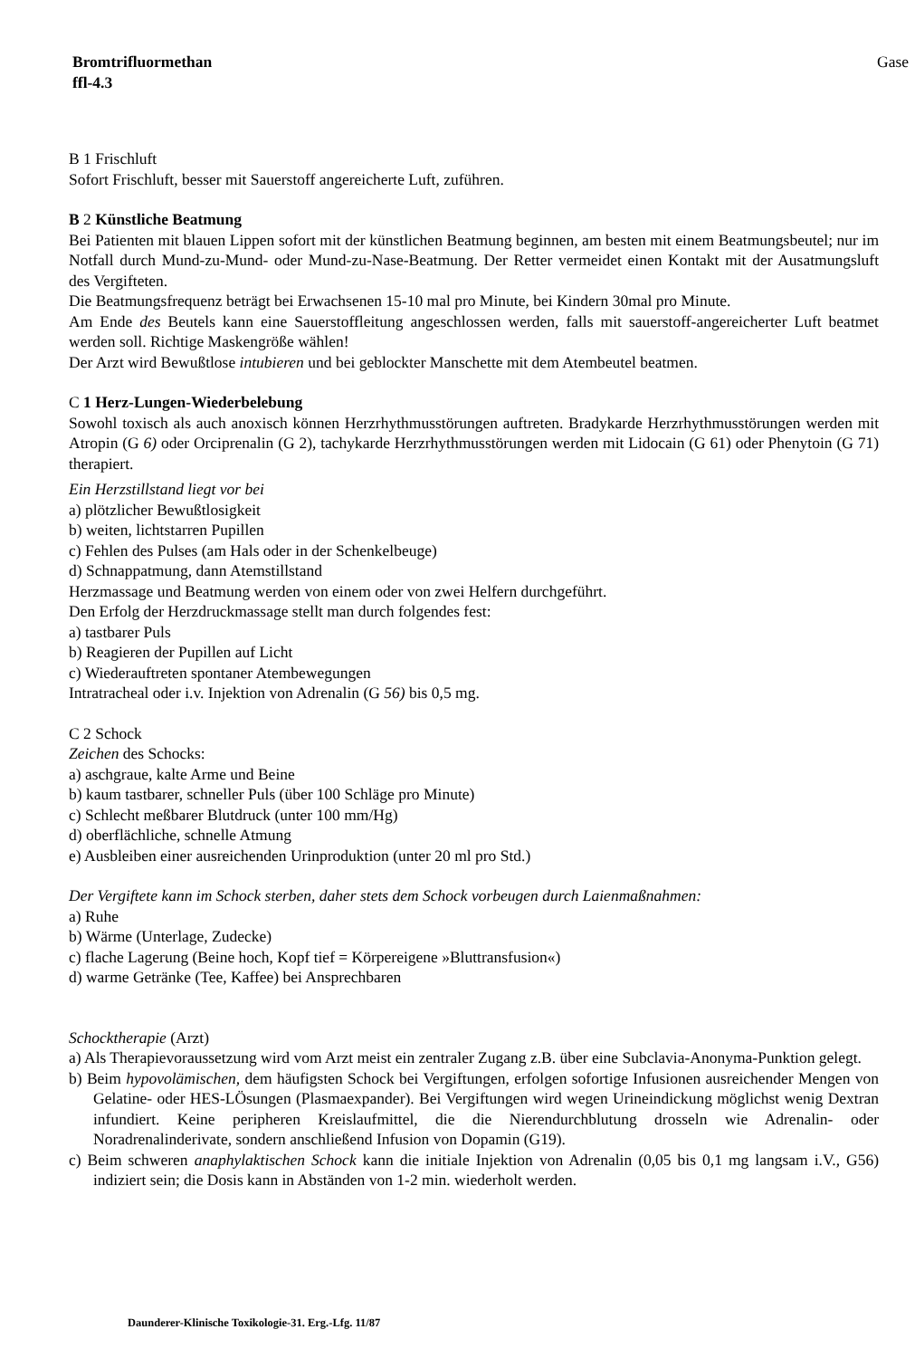Bromtrifluormethan
ffl-4.3
Gase
B 1 Frischluft
Sofort Frischluft, besser mit Sauerstoff angereicherte Luft, zuführen.
B 2 Künstliche Beatmung
Bei Patienten mit blauen Lippen sofort mit der künstlichen Beatmung beginnen, am besten mit einem Beatmungsbeutel; nur im Notfall durch Mund-zu-Mund- oder Mund-zu-Nase-Beatmung. Der Retter vermeidet einen Kontakt mit der Ausatmungsluft des Vergifteten.
Die Beatmungsfrequenz beträgt bei Erwachsenen 15-10 mal pro Minute, bei Kindern 30mal pro Minute.
Am Ende des Beutels kann eine Sauerstoffleitung angeschlossen werden, falls mit sauerstoff-angereicherter Luft beatmet werden soll. Richtige Maskengröße wählen!
Der Arzt wird Bewußtlose intubieren und bei geblockter Manschette mit dem Atembeutel beatmen.
C 1 Herz-Lungen-Wiederbelebung
Sowohl toxisch als auch anoxisch können Herzrhythmusstörungen auftreten. Bradykarde Herzrhythmusstörungen werden mit Atropin (G 6) oder Orciprenalin (G 2), tachykarde Herzrhythmusstörungen werden mit Lidocain (G 61) oder Phenytoin (G 71) therapiert.
Ein Herzstillstand liegt vor bei
a) plötzlicher Bewußtlosigkeit
b) weiten, lichtstarren Pupillen
c) Fehlen des Pulses (am Hals oder in der Schenkelbeuge)
d) Schnappatmung, dann Atemstillstand
Herzmassage und Beatmung werden von einem oder von zwei Helfern durchgeführt.
Den Erfolg der Herzdruckmassage stellt man durch folgendes fest:
a) tastbarer Puls
b) Reagieren der Pupillen auf Licht
c) Wiederauftreten spontaner Atembewegungen
Intratracheal oder i.v. Injektion von Adrenalin (G 56) bis 0,5 mg.
C 2 Schock
Zeichen des Schocks:
a) aschgraue, kalte Arme und Beine
b) kaum tastbarer, schneller Puls (über 100 Schläge pro Minute)
c) Schlecht meßbarer Blutdruck (unter 100 mm/Hg)
d) oberflächliche, schnelle Atmung
e) Ausbleiben einer ausreichenden Urinproduktion (unter 20 ml pro Std.)
Der Vergiftete kann im Schock sterben, daher stets dem Schock vorbeugen durch Laienmaßnahmen:
a) Ruhe
b) Wärme (Unterlage, Zudecke)
c) flache Lagerung (Beine hoch, Kopf tief = Körpereigene »Bluttransfusion«)
d) warme Getränke (Tee, Kaffee) bei Ansprechbaren
Schocktherapie (Arzt)
a) Als Therapievoraussetzung wird vom Arzt meist ein zentraler Zugang z.B. über eine Subclavia-Anonyma-Punktion gelegt.
b) Beim hypovolämischen, dem häufigsten Schock bei Vergiftungen, erfolgen sofortige Infusionen ausreichender Mengen von Gelatine- oder HES-LÖsungen (Plasmaexpander). Bei Vergiftungen wird wegen Urineindickung möglichst wenig Dextran infundiert. Keine peripheren Kreislaufmittel, die die Nierendurchblutung drosseln wie Adrenalin- oder Noradrenalinderivate, sondern anschließend Infusion von Dopamin (G19).
c) Beim schweren anaphylaktischen Schock kann die initiale Injektion von Adrenalin (0,05 bis 0,1 mg langsam i.V., G56) indiziert sein; die Dosis kann in Abständen von 1-2 min. wiederholt werden.
Daunderer-Klinische Toxikologie-31. Erg.-Lfg. 11/87